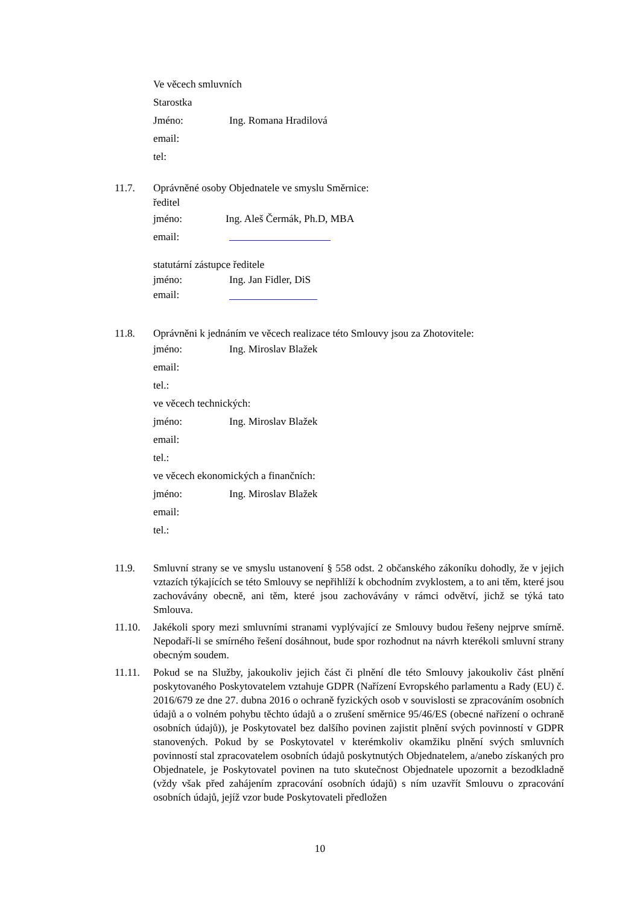Ve věcech smluvních
Starostka
Jméno: Ing. Romana Hradilová
email:
tel:
11.7. Oprávněné osoby Objednatele ve smyslu Směrnice:
ředitel
jméno: Ing. Aleš Čermák, Ph.D, MBA
email:
statutární zástupce ředitele
jméno: Ing. Jan Fidler, DiS
email:
11.8. Oprávněni k jednáním ve věcech realizace této Smlouvy jsou za Zhotovitele:
jméno: Ing. Miroslav Blažek
email:
tel.:
ve věcech technických:
jméno: Ing. Miroslav Blažek
email:
tel.:
ve věcech ekonomických a finančních:
jméno: Ing. Miroslav Blažek
email:
tel.:
11.9. Smluvní strany se ve smyslu ustanovení § 558 odst. 2 občanského zákoníku dohodly, že v jejich vztazích týkajících se této Smlouvy se nepřihlíží k obchodním zvyklostem, a to ani těm, které jsou zachovávány obecně, ani těm, které jsou zachovávány v rámci odvětví, jichž se týká tato Smlouva.
11.10. Jakékoli spory mezi smluvními stranami vyplývající ze Smlouvy budou řešeny nejprve smírně. Nepodaří-li se smírného řešení dosáhnout, bude spor rozhodnut na návrh kterékoli smluvní strany obecným soudem.
11.11. Pokud se na Služby, jakoukoliv jejich část či plnění dle této Smlouvy jakoukoliv část plnění poskytovaného Poskytovatelem vztahuje GDPR (Nařízení Evropského parlamentu a Rady (EU) č. 2016/679 ze dne 27. dubna 2016 o ochraně fyzických osob v souvislosti se zpracováním osobních údajů a o volném pohybu těchto údajů a o zrušení směrnice 95/46/ES (obecné nařízení o ochraně osobních údajů)), je Poskytovatel bez dalšího povinen zajistit plnění svých povinností v GDPR stanovených. Pokud by se Poskytovatel v kterémkoliv okamžiku plnění svých smluvních povinností stal zpracovatelem osobních údajů poskytnutých Objednatelem, a/anebo získaných pro Objednatele, je Poskytovatel povinen na tuto skutečnost Objednatele upozornit a bezodkladně (vždy však před zahájením zpracování osobních údajů) s ním uzavřít Smlouvu o zpracování osobních údajů, jejíž vzor bude Poskytovateli předložen
10